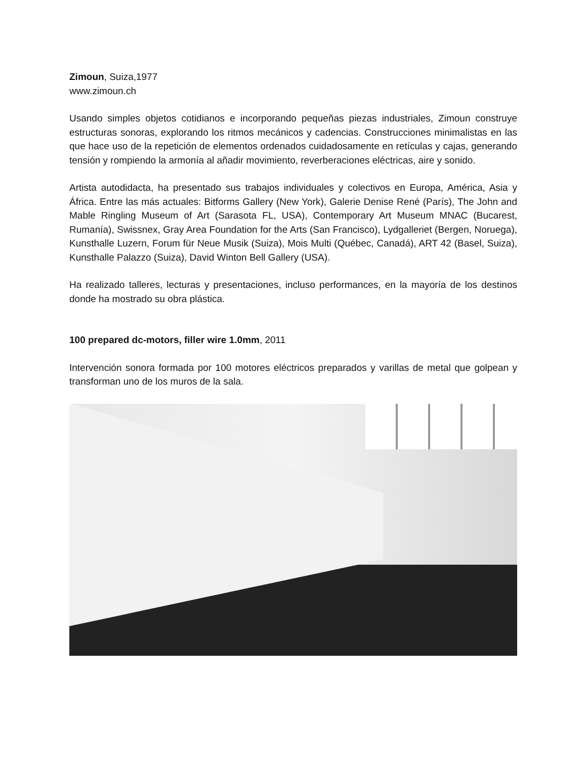Zimoun, Suiza,1977
www.zimoun.ch
Usando simples objetos cotidianos e incorporando pequeñas piezas industriales, Zimoun construye estructuras sonoras, explorando los ritmos mecánicos y cadencias. Construcciones minimalistas en las que hace uso de la repetición de elementos ordenados cuidadosamente en retículas y cajas, generando tensión y rompiendo la armonía al añadir movimiento, reverberaciones eléctricas, aire y sonido.
Artista autodidacta, ha presentado sus trabajos individuales y colectivos en Europa, América, Asia y África. Entre las más actuales: Bitforms Gallery (New York), Galerie Denise René (París), The John and Mable Ringling Museum of Art (Sarasota FL, USA), Contemporary Art Museum MNAC (Bucarest, Rumanía), Swissnex, Gray Area Foundation for the Arts (San Francisco), Lydgalleriet (Bergen, Noruega), Kunsthalle Luzern, Forum für Neue Musik (Suiza), Mois Multi (Québec, Canadá), ART 42 (Basel, Suiza), Kunsthalle Palazzo (Suiza), David Winton Bell Gallery (USA).
Ha realizado talleres, lecturas y presentaciones, incluso performances, en la mayoría de los destinos donde ha mostrado su obra plástica.
100 prepared dc-motors, filler wire 1.0mm, 2011
Intervención sonora formada por 100 motores eléctricos preparados y varillas de metal que golpean y transforman uno de los muros de la sala.